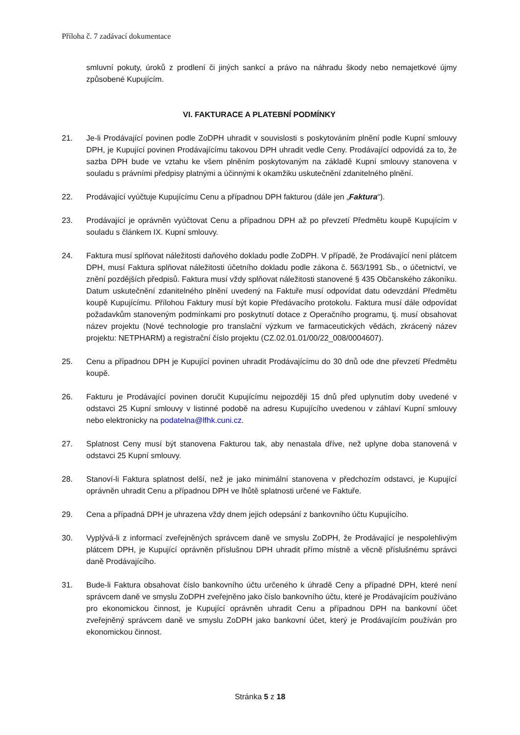Příloha č. 7 zadávací dokumentace
smluvní pokuty, úroků z prodlení či jiných sankcí a právo na náhradu škody nebo nemajetkové újmy způsobené Kupujícím.
VI. FAKTURACE A PLATEBNÍ PODMÍNKY
21. Je-li Prodávající povinen podle ZoDPH uhradit v souvislosti s poskytováním plnění podle Kupní smlouvy DPH, je Kupující povinen Prodávajícímu takovou DPH uhradit vedle Ceny. Prodávající odpovídá za to, že sazba DPH bude ve vztahu ke všem plněním poskytovaným na základě Kupní smlouvy stanovena v souladu s právními předpisy platnými a účinnými k okamžiku uskutečnění zdanitelného plnění.
22. Prodávající vyúčtuje Kupujícímu Cenu a případnou DPH fakturou (dále jen „Faktura“).
23. Prodávající je oprávněn vyúčtovat Cenu a případnou DPH až po převzetí Předmětu koupě Kupujícím v souladu s článkem IX. Kupní smlouvy.
24. Faktura musí splňovat náležitosti daňového dokladu podle ZoDPH. V případě, že Prodávající není plátcem DPH, musí Faktura splňovat náležitosti účetního dokladu podle zákona č. 563/1991 Sb., o účetnictví, ve znění pozdějších předpisů. Faktura musí vždy splňovat náležitosti stanovené § 435 Občanského zákoníku. Datum uskutečnění zdanitelného plnění uvedený na Faktuře musí odpovídat datu odevzdání Předmětu koupě Kupujícímu. Přílohou Faktury musí být kopie Předávacího protokolu. Faktura musí dále odpovídat požadavkům stanoveným podmínkami pro poskytnutí dotace z Operačního programu, tj. musí obsahovat název projektu (Nové technologie pro translační výzkum ve farmaceutických vědách, zkrácený název projektu: NETPHARM) a registrační číslo projektu (CZ.02.01.01/00/22_008/0004607).
25. Cenu a případnou DPH je Kupující povinen uhradit Prodávajícímu do 30 dnů ode dne převzetí Předmětu koupě.
26. Fakturu je Prodávající povinen doručit Kupujícímu nejpozději 15 dnů před uplynutím doby uvedené v odstavci 25 Kupní smlouvy v listinné podobě na adresu Kupujícího uvedenou v záhlaví Kupní smlouvy nebo elektronicky na podatelna@lfhk.cuni.cz.
27. Splatnost Ceny musí být stanovena Fakturou tak, aby nenastala dříve, než uplyne doba stanovená v odstavci 25 Kupní smlouvy.
28. Stanoví-li Faktura splatnost delší, než je jako minimální stanovena v předchozím odstavci, je Kupující oprávněn uhradit Cenu a případnou DPH ve lhůtě splatnosti určené ve Faktuře.
29. Cena a případná DPH je uhrazena vždy dnem jejich odepsání z bankovního účtu Kupujícího.
30. Vyplývá-li z informací zveřejněných správcem daně ve smyslu ZoDPH, že Prodávající je nespolehlivým plátcem DPH, je Kupující oprávněn příslušnou DPH uhradit přímo místně a věcně příslušnému správci daně Prodávajícího.
31. Bude-li Faktura obsahovat číslo bankovního účtu určeného k úhradě Ceny a případné DPH, které není správcem daně ve smyslu ZoDPH zveřejněno jako číslo bankovního účtu, které je Prodávajícím používáno pro ekonomickou činnost, je Kupující oprávněn uhradit Cenu a případnou DPH na bankovní účet zveřejněný správcem daně ve smyslu ZoDPH jako bankovní účet, který je Prodávajícím používán pro ekonomickou činnost.
Stránka 5 z 18